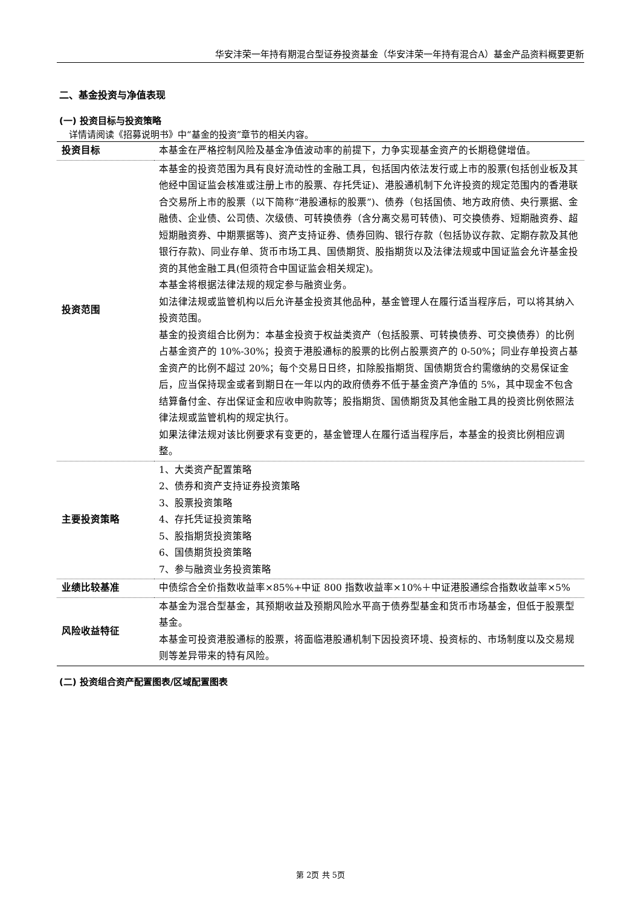华安沣荣一年持有期混合型证券投资基金（华安沣荣一年持有混合A）基金产品资料概要更新
二、基金投资与净值表现
(一) 投资目标与投资策略
详情请阅读《招募说明书》中“基金的投资”章节的相关内容。
| 投资目标 | 本基金在严格控制风险及基金净值波动率的前提下，力争实现基金资产的长期稳健增值。 |
| 投资范围 | 本基金的投资范围为具有良好流动性的金融工具，包括国内依法发行或上市的股票(包括创业板及其他经中国证监会核准或注册上市的股票、存托凭证)、港股通机制下允许投资的规定范围内的香港联合交易所上市的股票（以下简称“港股通标的股票”)、债券（包括国债、地方政府债、央行票据、金融债、企业债、公司债、次级债、可转换债券（含分离交易可转债)、可交换债券、短期融资券、超短期融资券、中期票据等)、资产支持证券、债券回购、银行存款（包括协议存款、定期存款及其他银行存款)、同业存单、货币市场工具、国债期货、股指期货以及法律法规或中国证监会允许基金投资的其他金融工具(但须符合中国证监会相关规定)。 本基金将根据法律法规的规定参与融资业务。 如法律法规或监管机构以后允许基金投资其他品种，基金管理人在履行适当程序后，可以将其纳入投资范围。 基金的投资组合比例为：本基金投资于权益类资产（包括股票、可转换债券、可交换债券）的比例占基金资产的 10%-30%；投资于港股通标的股票的比例占股票资产的 0-50%；同业存单投资占基金资产的比例不超过 20%；每个交易日日终，扣除股指期货、国债期货合约需缴纳的交易保证金后，应当保持现金或者到期日在一年以内的政府债券不低于基金资产净值的 5%，其中现金不包含结算备付金、存出保证金和应收申购款等；股指期货、国债期货及其他金融工具的投资比例依照法律法规或监管机构的规定执行。 如果法律法规对该比例要求有变更的，基金管理人在履行适当程序后，本基金的投资比例相应调整。 |
| 主要投资策略 | 1、大类资产配置策略 2、债券和资产支持证券投资策略 3、股票投资策略 4、存托凭证投资策略 5、股指期货投资策略 6、国债期货投资策略 7、参与融资业务投资策略 |
| 业绩比较基准 | 中债综合全价指数收益率×85%+中证 800 指数收益率×10%＋中证港股通综合指数收益率×5% |
| 风险收益特征 | 本基金为混合型基金，其预期收益及预期风险水平高于债券型基金和货币市场基金，但低于股票型基金。 本基金可投资港股通标的股票，将面临港股通机制下因投资环境、投资标的、市场制度以及交易规则等差异带来的特有风险。 |
(二) 投资组合资产配置图表/区域配置图表
第 2页 共 5页